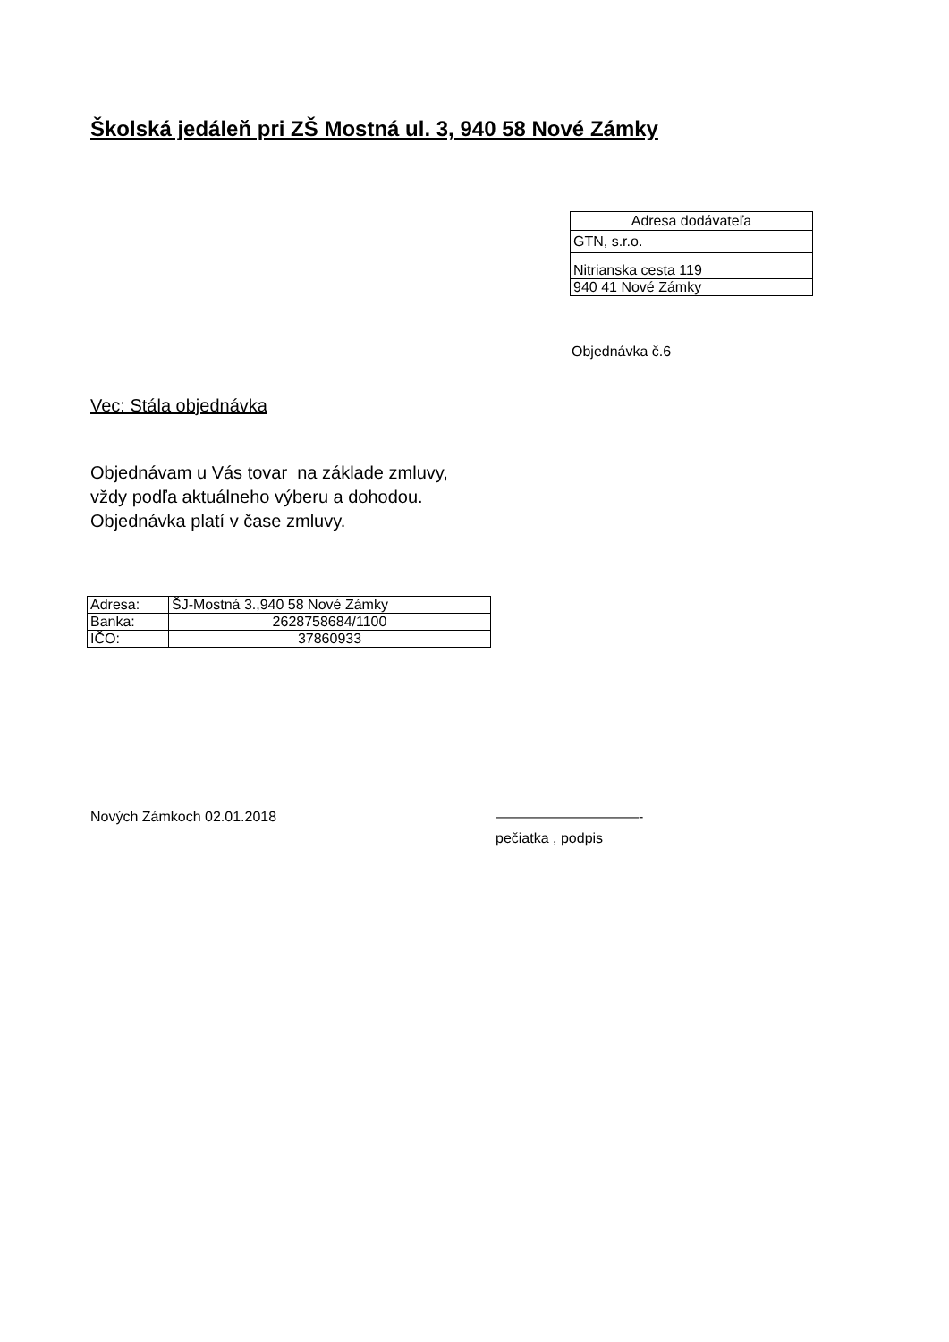Školská jedáleň pri ZŠ Mostná ul. 3, 940 58 Nové Zámky
| Adresa dodávateľa |
| --- |
| GTN, s.r.o. |
| Nitrianska cesta 119 |
| 940 41 Nové Zámky |
Objednávka č.6
Vec: Stála objednávka
Objednávam u Vás tovar na základe zmluvy,
vždy podľa aktuálneho výberu a dohodou.
Objednávka platí v čase zmluvy.
| Adresa: | ŠJ-Mostná 3.,940 58 Nové Zámky |
| Banka: | 2628758684/1100 |
| IČO: | 37860933 |
Nových Zámkoch 02.01.2018 ——————————-
pečiatka , podpis